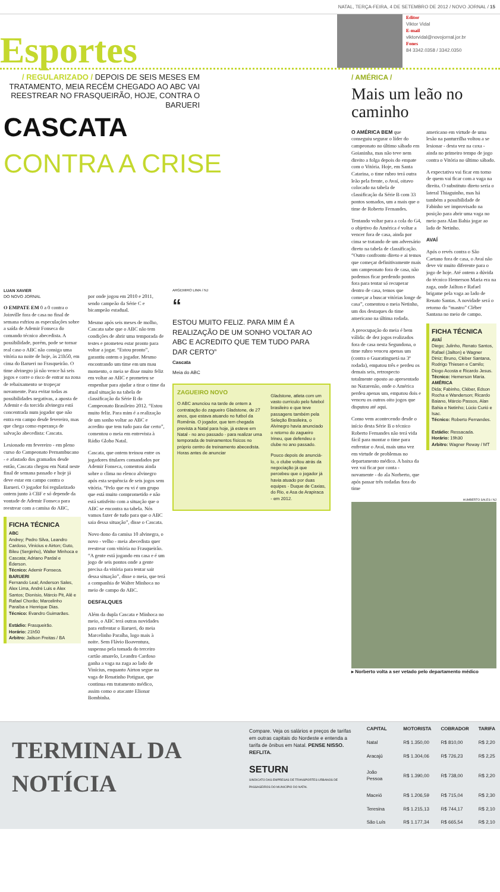NATAL, TERÇA-FEIRA, 4 DE SETEMBRO DE 2012 / NOVO JORNAL / 15
Esportes
Editor
Viktor Vidal
E-mail
viktorvidal@novojornal.jor.br
Fones
84 3342.0358 / 3342.0350
/ REGULARIZADO / DEPOIS DE SEIS MESES EM TRATAMENTO, MEIA RECÉM CHEGADO AO ABC VAI REESTREAR NO FRASQUEIRÃO, HOJE, CONTRA O BARUERI
CASCATA
CONTRA A CRISE
LUAN XAVIER
DO NOVO JORNAL
O EMPATE EM 0 a 0 contra o Joinville fora de casa no final de semana esfriou as especulações sobre a saída de Ademir Fonseca do comando técnico abecedista. A possibilidade, porém, pode se tornar real caso o ABC não consiga uma vitória na noite de hoje, às 21h50, em cima do Barueri no Frasqueirão. O time alvinegro já não vence há seis jogos e corre o risco de entrar na zona de rebaixamento se tropeçar novamente. Para evitar todas as possibilidades negativas, a aposta de Ademir e da torcida alvinegra está concentrada num jogador que não entra em campo desde fevereiro, mas que chega como esperança de salvação abecedista: Cascata.
Lesionado em fevereiro - em pleno curso do Campeonato Pernambucano - e afastado dos gramados desde então, Cascata chegou em Natal neste final de semana passado e hoje já deve estar em campo contra o Barueri. O jogador foi regularizado ontem junto à CBF e só depende da vontade de Ademir Fonseca para reestrear com a camisa do ABC,
FICHA TÉCNICA
ABC
Andrey; Pedro Silva, Leandro Cardoso, Vinícius e Airton; Guto, Bileu (Serginho), Walter Minhoca e Cascata; Adriano Pardal e Éderson.
Técnico: Ademir Fonseca.
BARUERI
Fernando Leal; Anderson Sales, Alex Lima, André Luis e Alex Santos; Dionísio, Márcio Pit, Alê e Rafael Chorão; Marcelinho Paraíba e Henrique Dias.
Técnico: Evandro Guimarães.
Estádio: Frasqueirão.
Horário: 21h50
Arbitro: Jailson Freitas / BA
por onde jogou em 2010 e 2011, sendo campeão da Série C e bicampeão estadual.
Mesmo após seis meses de molho, Cascata sabe que o ABC não tem condições de abrir uma temporada de testes e prometeu estar pronto para voltar a jogar. “Estou pronto”, garantiu ontem o jogador. Mesmo encontrando um time em um mau momento, o meia se disse muito feliz em voltar ao ABC e prometeu se empenhar para ajudar a tirar o time da atual situação na tabela de classificação da Série B do Campeonato Brasileiro 2012. “Estou muito feliz. Para mim é a realização de um sonho voltar ao ABC e acredito que tem tudo para dar certo”, comentou o meia em entrevista à Rádio Globo Natal.
Cascata, que ontem treinou entre os jogadores titulares comandados por Ademir Fonseca, comentou ainda sobre o clima no elenco alvinegro após esta sequência de seis jogos sem vitória. “Pelo que eu vi é um grupo que está muito comprometido e não está satisfeito com a situação que o ABC se encontra na tabela. Nós vamos fazer de tudo para que o ABC saia dessa situação”, disse o Cascata.
Novo dono da camisa 10 alvinegra, o novo - velho - meia abecedista quer reestrear com vitória no Frasqueirão. “A gente está jogando em casa e é um jogo de seis pontos onde a gente precisa da vitória para tentar sair dessa situação”, disse o meia, que terá a companhia de Walter Minhoca no meio de campo do ABC.
DESFALQUES
Além da dupla Cascata e Minhoca no meio, o ABC terá outras novidades para enfrentar o Barueri, do meia Marcelinho Paraíba, logo mais à noite. Sem Flávio Boaventura, suspenso pela tomada do terceiro cartão amarelo, Leandro Cardoso ganha a vaga na zaga ao lado de Vinícius, enquanto Airton segue na vaga de Renatinho Potiguar, que continua em tratamento médico, assim como o atacante Elionar Bombinha.
ARGEMIRO LIMA / NJ
“
ESTOU MUITO FELIZ. PARA MIM É A REALIZAÇÃO DE UM SONHO VOLTAR AO ABC E ACREDITO QUE TEM TUDO PARA DAR CERTO”
Cascata
Meia do ABC
ZAGUEIRO NOVO
O ABC anunciou na tarde de ontem a contratação do zagueiro Gladstone, de 27 anos, que estava atuando no futbol da Romênia. O jogador, que tem chegada prevista a Natal para hoje, já esteve em Natal - no ano passado - para realizar uma temporada de treinamentos físicos no próprio centro de treinamento abecedista. Horas antes de anunciar
Gladstone, atleta com um vasto currículo pelo futebol brasileiro e que teve passagens também pela Seleção Brasileira, o Alvinegro havia anunciado o retorno do zagueiro Irineu, que defendeu o clube no ano passado.
Pouco depois de anunciá-lo, o clube voltou atrás da negociação já que percebeu que o jogador já havia atuado por duas equipes - Duque de Caxias, do Rio, e Asa de Arapiraca - em 2012.
/ AMÉRICA /
Mais um leão no caminho
O AMÉRICA BEM que conseguiu segurar o líder do campeonato no último sábado em Goianinha, mas não teve nem direito a folga depois do empate com o Vitória. Hoje, em Santa Catarina, o time rubro terá outra leão pela frente, o Avaí, oitavo colocado na tabela de classificação da Série B com 33 pontos somados, um a mais que o time de Roberto Fernandes.
Tentando voltar para a cola do G4, o objetivo do América é voltar a vencer fora de casa, ainda por cima se tratando de um adversário direto na tabela de classificação. “Outro confronto direto e ai temos que começar definitivamente mais um campeonato fora de casa, não podemos ficar perdendo pontos fora para tentar só recuperar dentro de casa, temos que começar a buscar vitórias longe de casa”, comentou o meia Netinho, um dos destaques do time americano na última rodada.
A preocupação do meia é bem válida: de dez jogos realizados fora de casa nesta Segundona, o time rubro venceu apenas um (contra o Guaratinguetá na 3ª rodada), empatou três e perdeu os demais seis, retrospecto totalmente oposto ao apresentado no Nazarenão, onde o América perdeu apenas um, empatou dois e venceu os outros oito jogos que disputou até aqui.
Como vem acontecendo desde o início desta Série B o técnico Roberto Fernandes não terá vida fácil para montar o time para enfrentar o Avaí, mais uma vez em virtude de problemas no departamento médico. A baixa da vez vai ficar por conta - novamente - do ala Norberto, que após passar três rodadas fora do time
americano em virtude de uma lesão na panturrilha voltou a se lesionar - desta vez na coxa - ainda no primeiro tempo de jogo contra o Vitória no último sábado.
A expectativa vai ficar em torno de quem vai ficar com a vaga na direita. O substituto direto seria o lateral Thiaguinho, mas há também a possibilidade de Fabinho ser improvisado na posição para abrir uma vaga no meio para Alan Bahia jogar ao lado de Netinho.
AVAÍ
Após o revés contra o São Caetano fora de casa, o Avaí não deve vir muito diferente para o jogo de hoje. Até ontem a dúvida do técnico Hemerson Maria era na zaga, onde Jailton e Rafael brigame pela vaga ao lado de Renato Santas. A novidade será o retorno do “mastro” Cléber Santana no meio de campo.
FICHA TÉCNICA
AVAÍ
Diego; Julinho, Renato Santos, Rafael (Jailton) e Wagner Diniz; Bruno, Cléber Santana, Rodrigo Thiesen e Camilo; Diogo Acosta e Ricardo Jesus.
Técnico: Hemerson Maria.
AMÉRICA
Dida; Fabinho, Cléber, Edson Rocha e Wanderson; Ricardo Baiano, Márcio Passos, Alan Bahia e Netinho; Lúcio Curió e Isac.
Técnico: Roberto Fernandes.
Estádio: Ressacada.
Horário: 19h30
Arbitro: Wagner Reway / MT
HUMBERTO SALES / NJ
▸ Norberto volta a ser vetado pelo departamento médico
TERMINAL DA NOTÍCIA
Compare. Veja os salários e preços de tarifas em outras capitais do Nordeste e entenda a tarifa de ônibus em Natal. PENSE NISSO. REFLITA.
SETURN
SINDICATO DAS EMPRESAS DE TRANSPORTES URBANOS DE PASSAGEIROS DO MUNICÍPIO DO NATAL
| CAPITAL | MOTORISTA | COBRADOR | TARIFA |
| --- | --- | --- | --- |
| Natal | R$ 1.350,00 | R$ 810,00 | R$ 2,20 |
| Aracajú | R$ 1.304,06 | R$ 726,23 | R$ 2,25 |
| João Pessoa | R$ 1.390,00 | R$ 738,00 | R$ 2,20 |
| Maceió | R$ 1.206,59 | R$ 715,04 | R$ 2,30 |
| Teresina | R$ 1.215,13 | R$ 744,17 | R$ 2,10 |
| São Luís | R$ 1.177,34 | R$ 665,54 | R$ 2,10 |